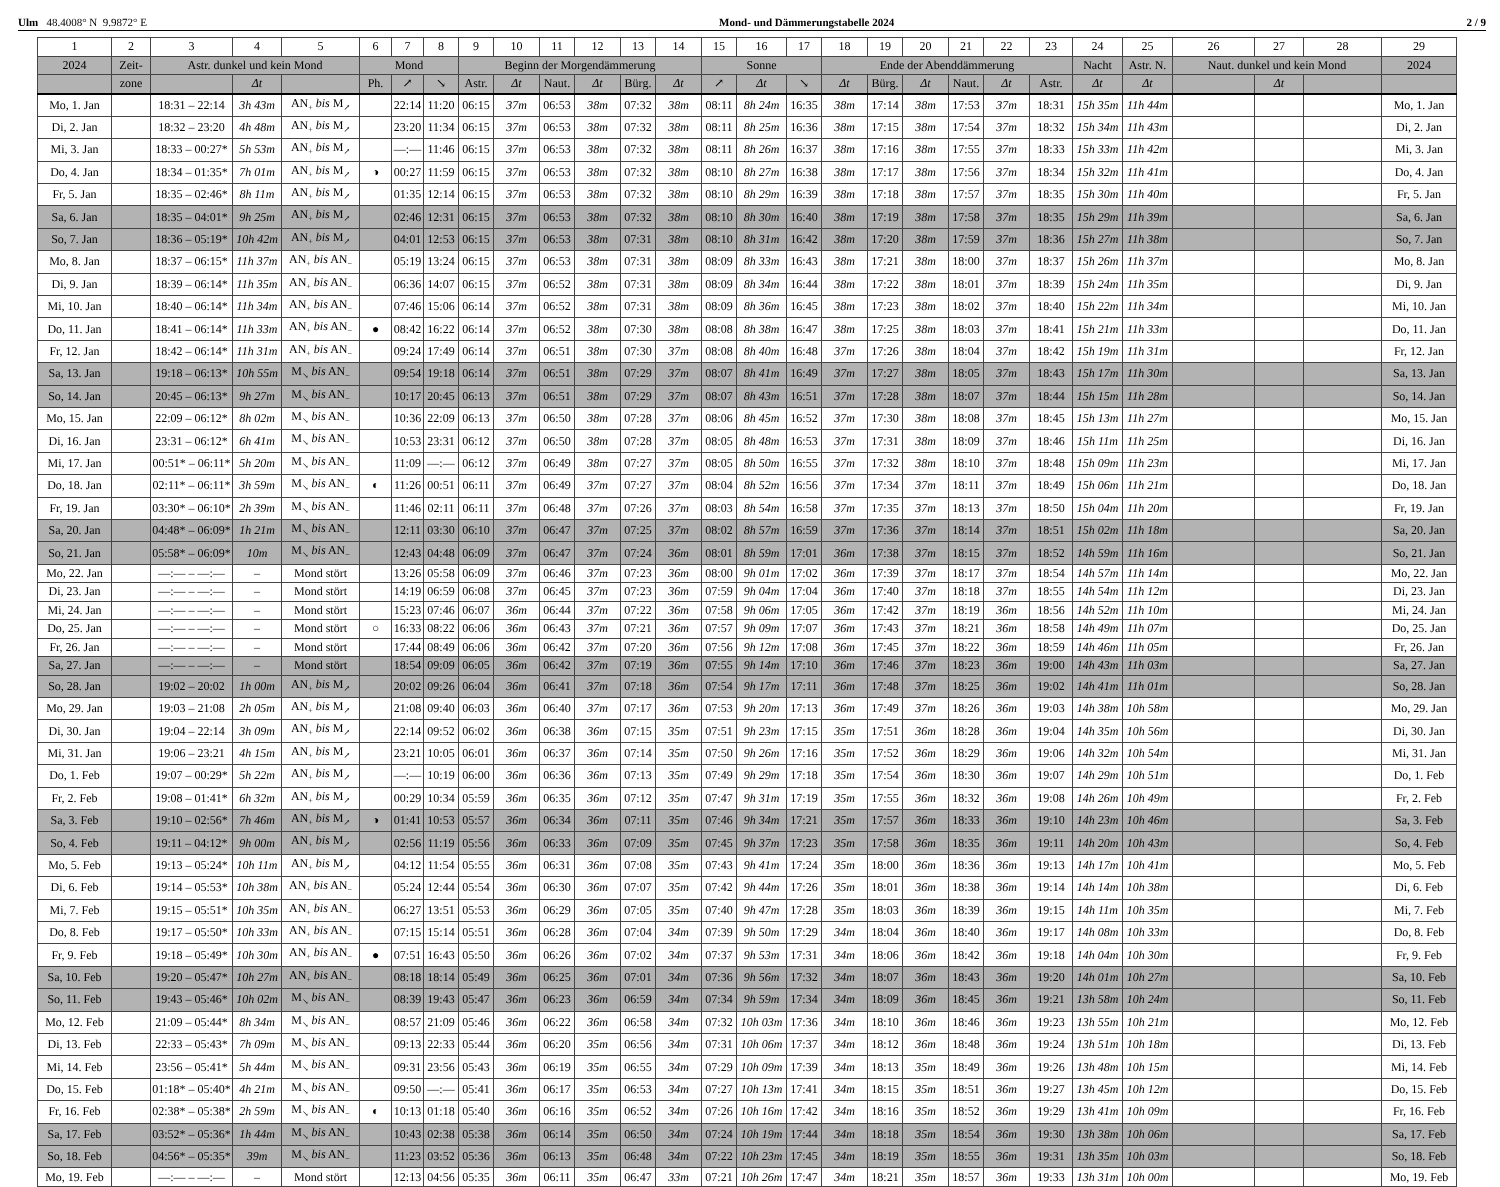Ulm 48.4008° N 9.9872° E Mond- und Dämmerungstabelle 2024 2 / 9
| 1 | 2 | 3 | 4 | 5 | 6 | 7 | 8 | 9 | 10 | 11 | 12 | 13 | 14 | 15 | 16 | 17 | 18 | 19 | 20 | 21 | 22 | 23 | 24 | 25 | 26 | 27 | 28 | 29 |
| --- | --- | --- | --- | --- | --- | --- | --- | --- | --- | --- | --- | --- | --- | --- | --- | --- | --- | --- | --- | --- | --- | --- | --- | --- | --- | --- | --- | --- |
| 2024 | Zeit- | Astr. dunkel und kein Mond | | | Mond | | | Beginn der Morgendämmerung | | | | | | Sonne | | | Ende der Abenddämmerung | | | | | | Nacht | Astr. N. | Naut. dunkel und kein Mond | | | 2024 |
| | zone | | Δt | | Ph. | ↗ | ↘ | Astr. | Δt | Naut. | Δt | Bürg. | Δt | ↗ | Δt | ↘ | Δt | Bürg. | Δt | Naut. | Δt | Astr. | Δt | Δt | | Δt | | |
| Mo, 1. Jan | | 18:31 – 22:14 | 3h 43m | AN<sub>+</sub> bis M<sub>↗</sub> | | 22:14 | 11:20 | 06:15 | 37m | 06:53 | 38m | 07:32 | 38m | 08:11 | 8h 24m | 16:35 | 38m | 17:14 | 38m | 17:53 | 37m | 18:31 | 15h 35m | 11h 44m | | | | Mo, 1. Jan |
| Di, 2. Jan | | 18:32 – 23:20 | 4h 48m | AN<sub>+</sub> bis M<sub>↗</sub> | | 23:20 | 11:34 | 06:15 | 37m | 06:53 | 38m | 07:32 | 38m | 08:11 | 8h 25m | 16:36 | 38m | 17:15 | 38m | 17:54 | 37m | 18:32 | 15h 34m | 11h 43m | | | | Di, 2. Jan |
| Mi, 3. Jan | | 18:33 – 00:27* | 5h 53m | AN<sub>+</sub> bis M<sub>↗</sub> | | —:— | 11:46 | 06:15 | 37m | 06:53 | 38m | 07:32 | 38m | 08:11 | 8h 26m | 16:37 | 38m | 17:16 | 38m | 17:55 | 37m | 18:33 | 15h 33m | 11h 42m | | | | Mi, 3. Jan |
| Do, 4. Jan | | 18:34 – 01:35* | 7h 01m | AN<sub>+</sub> bis M<sub>↗</sub> | ◑ | 00:27 | 11:59 | 06:15 | 37m | 06:53 | 38m | 07:32 | 38m | 08:10 | 8h 27m | 16:38 | 38m | 17:17 | 38m | 17:56 | 37m | 18:34 | 15h 32m | 11h 41m | | | | Do, 4. Jan |
| Fr, 5. Jan | | 18:35 – 02:46* | 8h 11m | AN<sub>+</sub> bis M<sub>↗</sub> | | 01:35 | 12:14 | 06:15 | 37m | 06:53 | 38m | 07:32 | 38m | 08:10 | 8h 29m | 16:39 | 38m | 17:18 | 38m | 17:57 | 37m | 18:35 | 15h 30m | 11h 40m | | | | Fr, 5. Jan |
| Sa, 6. Jan | | 18:35 – 04:01* | 9h 25m | AN<sub>+</sub> bis M<sub>↗</sub> | | 02:46 | 12:31 | 06:15 | 37m | 06:53 | 38m | 07:32 | 38m | 08:10 | 8h 30m | 16:40 | 38m | 17:19 | 38m | 17:58 | 37m | 18:35 | 15h 29m | 11h 39m | | | | Sa, 6. Jan |
| So, 7. Jan | | 18:36 – 05:19* | 10h 42m | AN<sub>+</sub> bis M<sub>↗</sub> | | 04:01 | 12:53 | 06:15 | 37m | 06:53 | 38m | 07:31 | 38m | 08:10 | 8h 31m | 16:42 | 38m | 17:20 | 38m | 17:59 | 37m | 18:36 | 15h 27m | 11h 38m | | | | So, 7. Jan |
| Mo, 8. Jan | | 18:37 – 06:15* | 11h 37m | AN<sub>+</sub> bis AN<sub>−</sub> | | 05:19 | 13:24 | 06:15 | 37m | 06:53 | 38m | 07:31 | 38m | 08:09 | 8h 33m | 16:43 | 38m | 17:21 | 38m | 18:00 | 37m | 18:37 | 15h 26m | 11h 37m | | | | Mo, 8. Jan |
| Di, 9. Jan | | 18:39 – 06:14* | 11h 35m | AN<sub>+</sub> bis AN<sub>−</sub> | | 06:36 | 14:07 | 06:15 | 37m | 06:52 | 38m | 07:31 | 38m | 08:09 | 8h 34m | 16:44 | 38m | 17:22 | 38m | 18:01 | 37m | 18:39 | 15h 24m | 11h 35m | | | | Di, 9. Jan |
| Mi, 10. Jan | | 18:40 – 06:14* | 11h 34m | AN<sub>+</sub> bis AN<sub>−</sub> | | 07:46 | 15:06 | 06:14 | 37m | 06:52 | 38m | 07:31 | 38m | 08:09 | 8h 36m | 16:45 | 38m | 17:23 | 38m | 18:02 | 37m | 18:40 | 15h 22m | 11h 34m | | | | Mi, 10. Jan |
| Do, 11. Jan | | 18:41 – 06:14* | 11h 33m | AN<sub>+</sub> bis AN<sub>−</sub> | ● | 08:42 | 16:22 | 06:14 | 37m | 06:52 | 38m | 07:30 | 38m | 08:08 | 8h 38m | 16:47 | 38m | 17:25 | 38m | 18:03 | 37m | 18:41 | 15h 21m | 11h 33m | | | | Do, 11. Jan |
| Fr, 12. Jan | | 18:42 – 06:14* | 11h 31m | AN<sub>+</sub> bis AN<sub>−</sub> | | 09:24 | 17:49 | 06:14 | 37m | 06:51 | 38m | 07:30 | 37m | 08:08 | 8h 40m | 16:48 | 37m | 17:26 | 38m | 18:04 | 37m | 18:42 | 15h 19m | 11h 31m | | | | Fr, 12. Jan |
| Sa, 13. Jan | | 19:18 – 06:13* | 10h 55m | M<sub>↘</sub> bis AN<sub>−</sub> | | 09:54 | 19:18 | 06:14 | 37m | 06:51 | 38m | 07:29 | 37m | 08:07 | 8h 41m | 16:49 | 37m | 17:27 | 38m | 18:05 | 37m | 18:43 | 15h 17m | 11h 30m | | | | Sa, 13. Jan |
| So, 14. Jan | | 20:45 – 06:13* | 9h 27m | M<sub>↘</sub> bis AN<sub>−</sub> | | 10:17 | 20:45 | 06:13 | 37m | 06:51 | 38m | 07:29 | 37m | 08:07 | 8h 43m | 16:51 | 37m | 17:28 | 38m | 18:07 | 37m | 18:44 | 15h 15m | 11h 28m | | | | So, 14. Jan |
| Mo, 15. Jan | | 22:09 – 06:12* | 8h 02m | M<sub>↘</sub> bis AN<sub>−</sub> | | 10:36 | 22:09 | 06:13 | 37m | 06:50 | 38m | 07:28 | 37m | 08:06 | 8h 45m | 16:52 | 37m | 17:30 | 38m | 18:08 | 37m | 18:45 | 15h 13m | 11h 27m | | | | Mo, 15. Jan |
| Di, 16. Jan | | 23:31 – 06:12* | 6h 41m | M<sub>↘</sub> bis AN<sub>−</sub> | | 10:53 | 23:31 | 06:12 | 37m | 06:50 | 38m | 07:28 | 37m | 08:05 | 8h 48m | 16:53 | 37m | 17:31 | 38m | 18:09 | 37m | 18:46 | 15h 11m | 11h 25m | | | | Di, 16. Jan |
| Mi, 17. Jan | | 00:51* – 06:11* | 5h 20m | M<sub>↘</sub> bis AN<sub>−</sub> | | 11:09 | —:— | 06:12 | 37m | 06:49 | 38m | 07:27 | 37m | 08:05 | 8h 50m | 16:55 | 37m | 17:32 | 38m | 18:10 | 37m | 18:48 | 15h 09m | 11h 23m | | | | Mi, 17. Jan |
| Do, 18. Jan | | 02:11* – 06:11* | 3h 59m | M<sub>↘</sub> bis AN<sub>−</sub> | ◐ | 11:26 | 00:51 | 06:11 | 37m | 06:49 | 37m | 07:27 | 37m | 08:04 | 8h 52m | 16:56 | 37m | 17:34 | 37m | 18:11 | 37m | 18:49 | 15h 06m | 11h 21m | | | | Do, 18. Jan |
| Fr, 19. Jan | | 03:30* – 06:10* | 2h 39m | M<sub>↘</sub> bis AN<sub>−</sub> | | 11:46 | 02:11 | 06:11 | 37m | 06:48 | 37m | 07:26 | 37m | 08:03 | 8h 54m | 16:58 | 37m | 17:35 | 37m | 18:13 | 37m | 18:50 | 15h 04m | 11h 20m | | | | Fr, 19. Jan |
| Sa, 20. Jan | | 04:48* – 06:09* | 1h 21m | M<sub>↘</sub> bis AN<sub>−</sub> | | 12:11 | 03:30 | 06:10 | 37m | 06:47 | 37m | 07:25 | 37m | 08:02 | 8h 57m | 16:59 | 37m | 17:36 | 37m | 18:14 | 37m | 18:51 | 15h 02m | 11h 18m | | | | Sa, 20. Jan |
| So, 21. Jan | | 05:58* – 06:09* | 10m | M<sub>↘</sub> bis AN<sub>−</sub> | | 12:43 | 04:48 | 06:09 | 37m | 06:47 | 37m | 07:24 | 36m | 08:01 | 8h 59m | 17:01 | 36m | 17:38 | 37m | 18:15 | 37m | 18:52 | 14h 59m | 11h 16m | | | | So, 21. Jan |
| Mo, 22. Jan | | —:— – —:— | – | Mond stört | | 13:26 | 05:58 | 06:09 | 37m | 06:46 | 37m | 07:23 | 36m | 08:00 | 9h 01m | 17:02 | 36m | 17:39 | 37m | 18:17 | 37m | 18:54 | 14h 57m | 11h 14m | | | | Mo, 22. Jan |
| Di, 23. Jan | | —:— – —:— | – | Mond stört | | 14:19 | 06:59 | 06:08 | 37m | 06:45 | 37m | 07:23 | 36m | 07:59 | 9h 04m | 17:04 | 36m | 17:40 | 37m | 18:18 | 37m | 18:55 | 14h 54m | 11h 12m | | | | Di, 23. Jan |
| Mi, 24. Jan | | —:— – —:— | – | Mond stört | | 15:23 | 07:46 | 06:07 | 36m | 06:44 | 37m | 07:22 | 36m | 07:58 | 9h 06m | 17:05 | 36m | 17:42 | 37m | 18:19 | 36m | 18:56 | 14h 52m | 11h 10m | | | | Mi, 24. Jan |
| Do, 25. Jan | | —:— – —:— | – | Mond stört | ○ | 16:33 | 08:22 | 06:06 | 36m | 06:43 | 37m | 07:21 | 36m | 07:57 | 9h 09m | 17:07 | 36m | 17:43 | 37m | 18:21 | 36m | 18:58 | 14h 49m | 11h 07m | | | | Do, 25. Jan |
| Fr, 26. Jan | | —:— – —:— | – | Mond stört | | 17:44 | 08:49 | 06:06 | 36m | 06:42 | 37m | 07:20 | 36m | 07:56 | 9h 12m | 17:08 | 36m | 17:45 | 37m | 18:22 | 36m | 18:59 | 14h 46m | 11h 05m | | | | Fr, 26. Jan |
| Sa, 27. Jan | | —:— – —:— | – | Mond stört | | 18:54 | 09:09 | 06:05 | 36m | 06:42 | 37m | 07:19 | 36m | 07:55 | 9h 14m | 17:10 | 36m | 17:46 | 37m | 18:23 | 36m | 19:00 | 14h 43m | 11h 03m | | | | Sa, 27. Jan |
| So, 28. Jan | | 19:02 – 20:02 | 1h 00m | AN<sub>+</sub> bis M<sub>↗</sub> | | 20:02 | 09:26 | 06:04 | 36m | 06:41 | 37m | 07:18 | 36m | 07:54 | 9h 17m | 17:11 | 36m | 17:48 | 37m | 18:25 | 36m | 19:02 | 14h 41m | 11h 01m | | | | So, 28. Jan |
| Mo, 29. Jan | | 19:03 – 21:08 | 2h 05m | AN<sub>+</sub> bis M<sub>↗</sub> | | 21:08 | 09:40 | 06:03 | 36m | 06:40 | 37m | 07:17 | 36m | 07:53 | 9h 20m | 17:13 | 36m | 17:49 | 37m | 18:26 | 36m | 19:03 | 14h 38m | 10h 58m | | | | Mo, 29. Jan |
| Di, 30. Jan | | 19:04 – 22:14 | 3h 09m | AN<sub>+</sub> bis M<sub>↗</sub> | | 22:14 | 09:52 | 06:02 | 36m | 06:38 | 36m | 07:15 | 35m | 07:51 | 9h 23m | 17:15 | 35m | 17:51 | 36m | 18:28 | 36m | 19:04 | 14h 35m | 10h 56m | | | | Di, 30. Jan |
| Mi, 31. Jan | | 19:06 – 23:21 | 4h 15m | AN<sub>+</sub> bis M<sub>↗</sub> | | 23:21 | 10:05 | 06:01 | 36m | 06:37 | 36m | 07:14 | 35m | 07:50 | 9h 26m | 17:16 | 35m | 17:52 | 36m | 18:29 | 36m | 19:06 | 14h 32m | 10h 54m | | | | Mi, 31. Jan |
| Do, 1. Feb | | 19:07 – 00:29* | 5h 22m | AN<sub>+</sub> bis M<sub>↗</sub> | | —:— | 10:19 | 06:00 | 36m | 06:36 | 36m | 07:13 | 35m | 07:49 | 9h 29m | 17:18 | 35m | 17:54 | 36m | 18:30 | 36m | 19:07 | 14h 29m | 10h 51m | | | | Do, 1. Feb |
| Fr, 2. Feb | | 19:08 – 01:41* | 6h 32m | AN<sub>+</sub> bis M<sub>↗</sub> | | 00:29 | 10:34 | 05:59 | 36m | 06:35 | 36m | 07:12 | 35m | 07:47 | 9h 31m | 17:19 | 35m | 17:55 | 36m | 18:32 | 36m | 19:08 | 14h 26m | 10h 49m | | | | Fr, 2. Feb |
| Sa, 3. Feb | | 19:10 – 02:56* | 7h 46m | AN<sub>+</sub> bis M<sub>↗</sub> | ◑ | 01:41 | 10:53 | 05:57 | 36m | 06:34 | 36m | 07:11 | 35m | 07:46 | 9h 34m | 17:21 | 35m | 17:57 | 36m | 18:33 | 36m | 19:10 | 14h 23m | 10h 46m | | | | Sa, 3. Feb |
| So, 4. Feb | | 19:11 – 04:12* | 9h 00m | AN<sub>+</sub> bis M<sub>↗</sub> | | 02:56 | 11:19 | 05:56 | 36m | 06:33 | 36m | 07:09 | 35m | 07:45 | 9h 37m | 17:23 | 35m | 17:58 | 36m | 18:35 | 36m | 19:11 | 14h 20m | 10h 43m | | | | So, 4. Feb |
| Mo, 5. Feb | | 19:13 – 05:24* | 10h 11m | AN<sub>+</sub> bis M<sub>↗</sub> | | 04:12 | 11:54 | 05:55 | 36m | 06:31 | 36m | 07:08 | 35m | 07:43 | 9h 41m | 17:24 | 35m | 18:00 | 36m | 18:36 | 36m | 19:13 | 14h 17m | 10h 41m | | | | Mo, 5. Feb |
| Di, 6. Feb | | 19:14 – 05:53* | 10h 38m | AN<sub>+</sub> bis AN<sub>−</sub> | | 05:24 | 12:44 | 05:54 | 36m | 06:30 | 36m | 07:07 | 35m | 07:42 | 9h 44m | 17:26 | 35m | 18:01 | 36m | 18:38 | 36m | 19:14 | 14h 14m | 10h 38m | | | | Di, 6. Feb |
| Mi, 7. Feb | | 19:15 – 05:51* | 10h 35m | AN<sub>+</sub> bis AN<sub>−</sub> | | 06:27 | 13:51 | 05:53 | 36m | 06:29 | 36m | 07:05 | 35m | 07:40 | 9h 47m | 17:28 | 35m | 18:03 | 36m | 18:39 | 36m | 19:15 | 14h 11m | 10h 35m | | | | Mi, 7. Feb |
| Do, 8. Feb | | 19:17 – 05:50* | 10h 33m | AN<sub>+</sub> bis AN<sub>−</sub> | | 07:15 | 15:14 | 05:51 | 36m | 06:28 | 36m | 07:04 | 34m | 07:39 | 9h 50m | 17:29 | 34m | 18:04 | 36m | 18:40 | 36m | 19:17 | 14h 08m | 10h 33m | | | | Do, 8. Feb |
| Fr, 9. Feb | | 19:18 – 05:49* | 10h 30m | AN<sub>+</sub> bis AN<sub>−</sub> | ● | 07:51 | 16:43 | 05:50 | 36m | 06:26 | 36m | 07:02 | 34m | 07:37 | 9h 53m | 17:31 | 34m | 18:06 | 36m | 18:42 | 36m | 19:18 | 14h 04m | 10h 30m | | | | Fr, 9. Feb |
| Sa, 10. Feb | | 19:20 – 05:47* | 10h 27m | AN<sub>+</sub> bis AN<sub>−</sub> | | 08:18 | 18:14 | 05:49 | 36m | 06:25 | 36m | 07:01 | 34m | 07:36 | 9h 56m | 17:32 | 34m | 18:07 | 36m | 18:43 | 36m | 19:20 | 14h 01m | 10h 27m | | | | Sa, 10. Feb |
| So, 11. Feb | | 19:43 – 05:46* | 10h 02m | M<sub>↘</sub> bis AN<sub>−</sub> | | 08:39 | 19:43 | 05:47 | 36m | 06:23 | 36m | 06:59 | 34m | 07:34 | 9h 59m | 17:34 | 34m | 18:09 | 36m | 18:45 | 36m | 19:21 | 13h 58m | 10h 24m | | | | So, 11. Feb |
| Mo, 12. Feb | | 21:09 – 05:44* | 8h 34m | M<sub>↘</sub> bis AN<sub>−</sub> | | 08:57 | 21:09 | 05:46 | 36m | 06:22 | 36m | 06:58 | 34m | 07:32 | 10h 03m | 17:36 | 34m | 18:10 | 36m | 18:46 | 36m | 19:23 | 13h 55m | 10h 21m | | | | Mo, 12. Feb |
| Di, 13. Feb | | 22:33 – 05:43* | 7h 09m | M<sub>↘</sub> bis AN<sub>−</sub> | | 09:13 | 22:33 | 05:44 | 36m | 06:20 | 35m | 06:56 | 34m | 07:31 | 10h 06m | 17:37 | 34m | 18:12 | 36m | 18:48 | 36m | 19:24 | 13h 51m | 10h 18m | | | | Di, 13. Feb |
| Mi, 14. Feb | | 23:56 – 05:41* | 5h 44m | M<sub>↘</sub> bis AN<sub>−</sub> | | 09:31 | 23:56 | 05:43 | 36m | 06:19 | 35m | 06:55 | 34m | 07:29 | 10h 09m | 17:39 | 34m | 18:13 | 35m | 18:49 | 36m | 19:26 | 13h 48m | 10h 15m | | | | Mi, 14. Feb |
| Do, 15. Feb | | 01:18* – 05:40* | 4h 21m | M<sub>↘</sub> bis AN<sub>−</sub> | | 09:50 | —:— | 05:41 | 36m | 06:17 | 35m | 06:53 | 34m | 07:27 | 10h 13m | 17:41 | 34m | 18:15 | 35m | 18:51 | 36m | 19:27 | 13h 45m | 10h 12m | | | | Do, 15. Feb |
| Fr, 16. Feb | | 02:38* – 05:38* | 2h 59m | M<sub>↘</sub> bis AN<sub>−</sub> | ◐ | 10:13 | 01:18 | 05:40 | 36m | 06:16 | 35m | 06:52 | 34m | 07:26 | 10h 16m | 17:42 | 34m | 18:16 | 35m | 18:52 | 36m | 19:29 | 13h 41m | 10h 09m | | | | Fr, 16. Feb |
| Sa, 17. Feb | | 03:52* – 05:36* | 1h 44m | M<sub>↘</sub> bis AN<sub>−</sub> | | 10:43 | 02:38 | 05:38 | 36m | 06:14 | 35m | 06:50 | 34m | 07:24 | 10h 19m | 17:44 | 34m | 18:18 | 35m | 18:54 | 36m | 19:30 | 13h 38m | 10h 06m | | | | Sa, 17. Feb |
| So, 18. Feb | | 04:56* – 05:35* | 39m | M<sub>↘</sub> bis AN<sub>−</sub> | | 11:23 | 03:52 | 05:36 | 36m | 06:13 | 35m | 06:48 | 34m | 07:22 | 10h 23m | 17:45 | 34m | 18:19 | 35m | 18:55 | 36m | 19:31 | 13h 35m | 10h 03m | | | | So, 18. Feb |
| Mo, 19. Feb | | —:— – —:— | – | Mond stört | | 12:13 | 04:56 | 05:35 | 36m | 06:11 | 35m | 06:47 | 33m | 07:21 | 10h 26m | 17:47 | 34m | 18:21 | 35m | 18:57 | 36m | 19:33 | 13h 31m | 10h 00m | | | | Mo, 19. Feb |